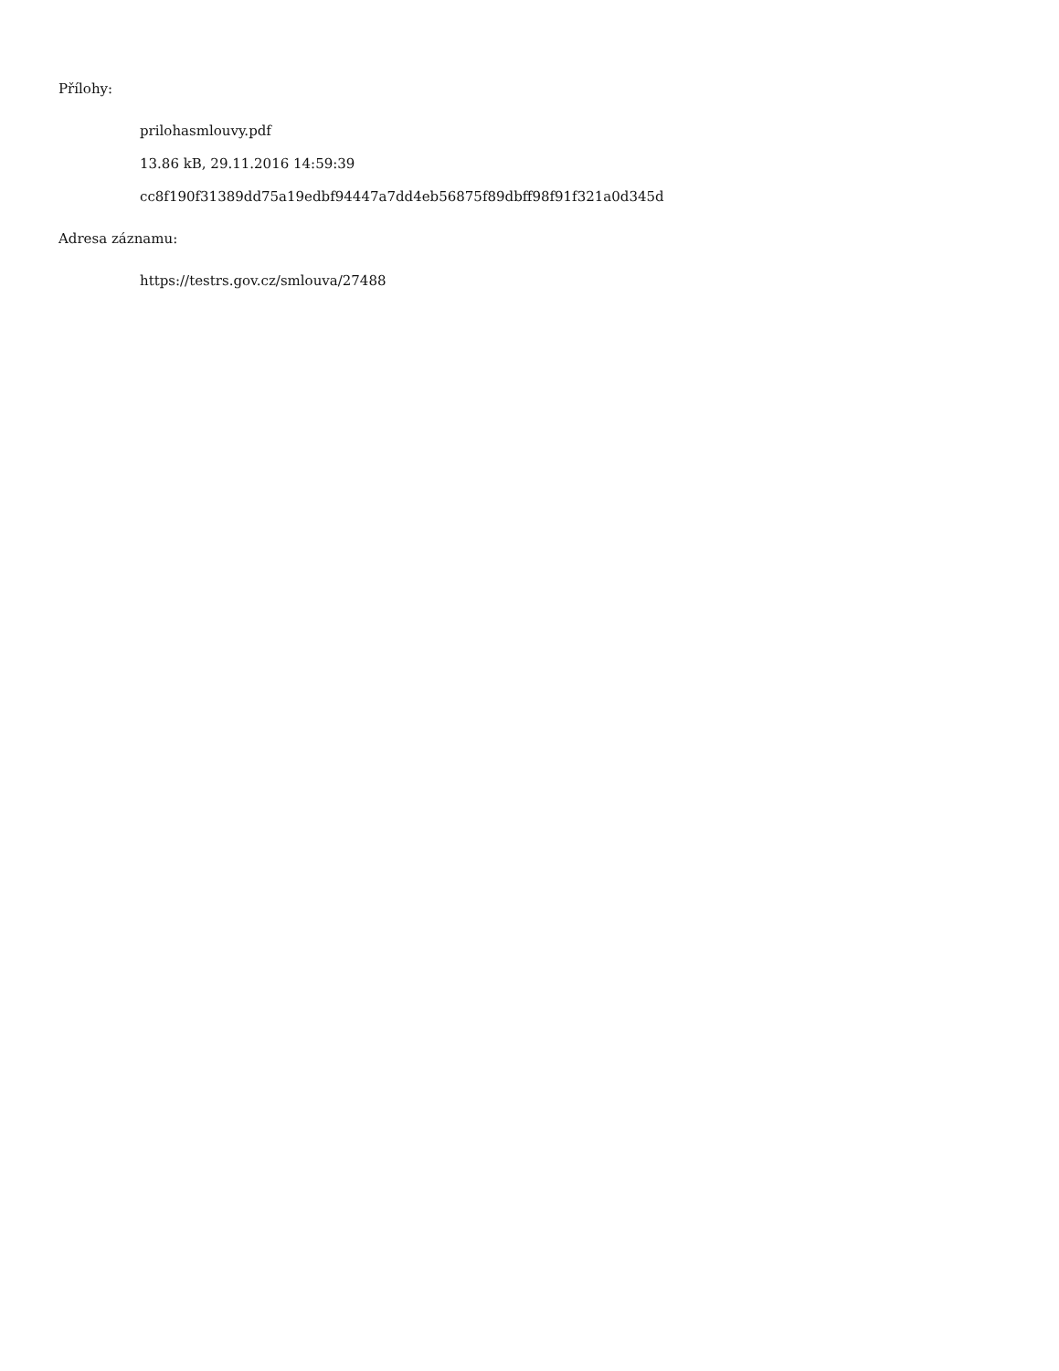Přílohy:
prilohasmlouvy.pdf
13.86 kB, 29.11.2016 14:59:39
cc8f190f31389dd75a19edbf94447a7dd4eb56875f89dbff98f91f321a0d345d
Adresa záznamu:
https://testrs.gov.cz/smlouva/27488